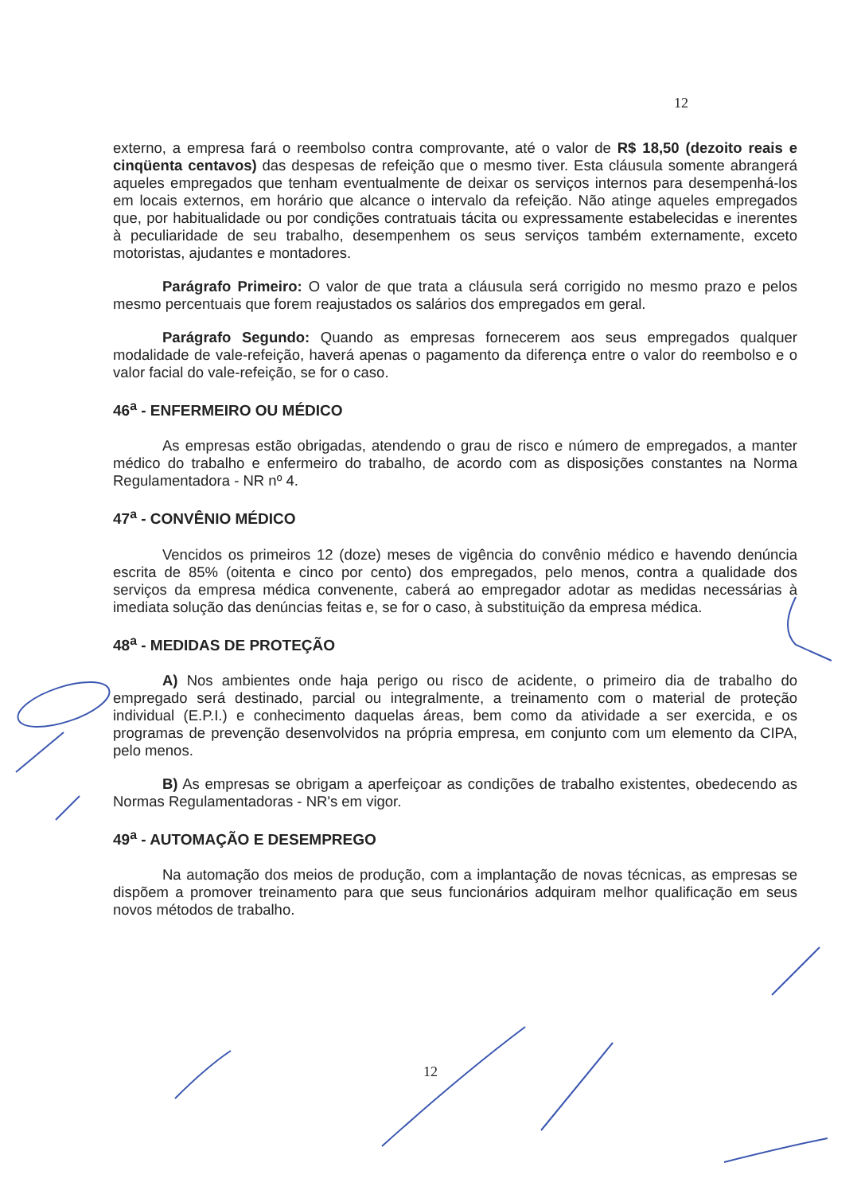12
externo, a empresa fará o reembolso contra comprovante, até o valor de R$ 18,50 (dezoito reais e cinqüenta centavos) das despesas de refeição que o mesmo tiver. Esta cláusula somente abrangerá aqueles empregados que tenham eventualmente de deixar os serviços internos para desempenhá-los em locais externos, em horário que alcance o intervalo da refeição. Não atinge aqueles empregados que, por habitualidade ou por condições contratuais tácita ou expressamente estabelecidas e inerentes à peculiaridade de seu trabalho, desempenhem os seus serviços também externamente, exceto motoristas, ajudantes e montadores.
Parágrafo Primeiro: O valor de que trata a cláusula será corrigido no mesmo prazo e pelos mesmo percentuais que forem reajustados os salários dos empregados em geral.
Parágrafo Segundo: Quando as empresas fornecerem aos seus empregados qualquer modalidade de vale-refeição, haverá apenas o pagamento da diferença entre o valor do reembolso e o valor facial do vale-refeição, se for o caso.
46<sup>a</sup> - ENFERMEIRO OU MÉDICO
As empresas estão obrigadas, atendendo o grau de risco e número de empregados, a manter médico do trabalho e enfermeiro do trabalho, de acordo com as disposições constantes na Norma Regulamentadora - NR nº 4.
47<sup>a</sup> - CONVÊNIO MÉDICO
Vencidos os primeiros 12 (doze) meses de vigência do convênio médico e havendo denúncia escrita de 85% (oitenta e cinco por cento) dos empregados, pelo menos, contra a qualidade dos serviços da empresa médica convenente, caberá ao empregador adotar as medidas necessárias à imediata solução das denúncias feitas e, se for o caso, à substituição da empresa médica.
48<sup>a</sup> - MEDIDAS DE PROTEÇÃO
A) Nos ambientes onde haja perigo ou risco de acidente, o primeiro dia de trabalho do empregado será destinado, parcial ou integralmente, a treinamento com o material de proteção individual (E.P.I.) e conhecimento daquelas áreas, bem como da atividade a ser exercida, e os programas de prevenção desenvolvidos na própria empresa, em conjunto com um elemento da CIPA, pelo menos.
B) As empresas se obrigam a aperfeiçoar as condições de trabalho existentes, obedecendo as Normas Regulamentadoras - NR's em vigor.
49<sup>a</sup> - AUTOMAÇÃO E DESEMPREGO
Na automação dos meios de produção, com a implantação de novas técnicas, as empresas se dispõem a promover treinamento para que seus funcionários adquiram melhor qualificação em seus novos métodos de trabalho.
12